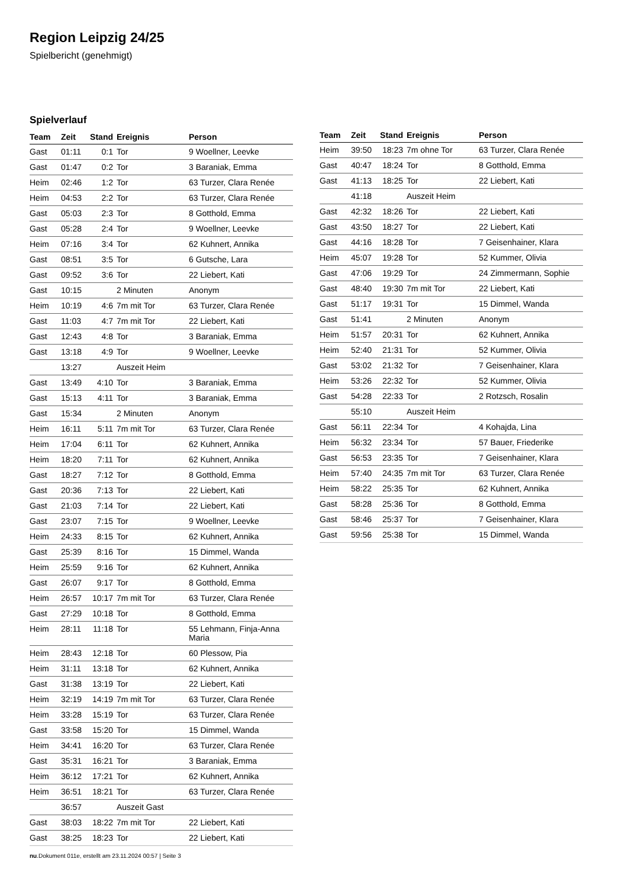Region Leipzig 24/25
Spielbericht (genehmigt)
Spielverlauf
| Team | Zeit | Stand | Ereignis | Person |
| --- | --- | --- | --- | --- |
| Gast | 01:11 | 0:1 | Tor | 9 Woellner, Leevke |
| Gast | 01:47 | 0:2 | Tor | 3 Baraniak, Emma |
| Heim | 02:46 | 1:2 | Tor | 63 Turzer, Clara Renée |
| Heim | 04:53 | 2:2 | Tor | 63 Turzer, Clara Renée |
| Gast | 05:03 | 2:3 | Tor | 8 Gotthold, Emma |
| Gast | 05:28 | 2:4 | Tor | 9 Woellner, Leevke |
| Heim | 07:16 | 3:4 | Tor | 62 Kuhnert, Annika |
| Gast | 08:51 | 3:5 | Tor | 6 Gutsche, Lara |
| Gast | 09:52 | 3:6 | Tor | 22 Liebert, Kati |
| Gast | 10:15 | | 2 Minuten | Anonym |
| Heim | 10:19 | 4:6 | 7m mit Tor | 63 Turzer, Clara Renée |
| Gast | 11:03 | 4:7 | 7m mit Tor | 22 Liebert, Kati |
| Gast | 12:43 | 4:8 | Tor | 3 Baraniak, Emma |
| Gast | 13:18 | 4:9 | Tor | 9 Woellner, Leevke |
| | 13:27 | | Auszeit Heim | |
| Gast | 13:49 | 4:10 | Tor | 3 Baraniak, Emma |
| Gast | 15:13 | 4:11 | Tor | 3 Baraniak, Emma |
| Gast | 15:34 | | 2 Minuten | Anonym |
| Heim | 16:11 | 5:11 | 7m mit Tor | 63 Turzer, Clara Renée |
| Heim | 17:04 | 6:11 | Tor | 62 Kuhnert, Annika |
| Heim | 18:20 | 7:11 | Tor | 62 Kuhnert, Annika |
| Gast | 18:27 | 7:12 | Tor | 8 Gotthold, Emma |
| Gast | 20:36 | 7:13 | Tor | 22 Liebert, Kati |
| Gast | 21:03 | 7:14 | Tor | 22 Liebert, Kati |
| Gast | 23:07 | 7:15 | Tor | 9 Woellner, Leevke |
| Heim | 24:33 | 8:15 | Tor | 62 Kuhnert, Annika |
| Gast | 25:39 | 8:16 | Tor | 15 Dimmel, Wanda |
| Heim | 25:59 | 9:16 | Tor | 62 Kuhnert, Annika |
| Gast | 26:07 | 9:17 | Tor | 8 Gotthold, Emma |
| Heim | 26:57 | 10:17 | 7m mit Tor | 63 Turzer, Clara Renée |
| Gast | 27:29 | 10:18 | Tor | 8 Gotthold, Emma |
| Heim | 28:11 | 11:18 | Tor | 55 Lehmann, Finja-Anna Maria |
| Heim | 28:43 | 12:18 | Tor | 60 Plessow, Pia |
| Heim | 31:11 | 13:18 | Tor | 62 Kuhnert, Annika |
| Gast | 31:38 | 13:19 | Tor | 22 Liebert, Kati |
| Heim | 32:19 | 14:19 | 7m mit Tor | 63 Turzer, Clara Renée |
| Heim | 33:28 | 15:19 | Tor | 63 Turzer, Clara Renée |
| Gast | 33:58 | 15:20 | Tor | 15 Dimmel, Wanda |
| Heim | 34:41 | 16:20 | Tor | 63 Turzer, Clara Renée |
| Gast | 35:31 | 16:21 | Tor | 3 Baraniak, Emma |
| Heim | 36:12 | 17:21 | Tor | 62 Kuhnert, Annika |
| Heim | 36:51 | 18:21 | Tor | 63 Turzer, Clara Renée |
| | 36:57 | | Auszeit Gast | |
| Gast | 38:03 | 18:22 | 7m mit Tor | 22 Liebert, Kati |
| Gast | 38:25 | 18:23 | Tor | 22 Liebert, Kati |
| Team | Zeit | Stand | Ereignis | Person |
| --- | --- | --- | --- | --- |
| Heim | 39:50 | 18:23 | 7m ohne Tor | 63 Turzer, Clara Renée |
| Gast | 40:47 | 18:24 | Tor | 8 Gotthold, Emma |
| Gast | 41:13 | 18:25 | Tor | 22 Liebert, Kati |
| | 41:18 | | Auszeit Heim | |
| Gast | 42:32 | 18:26 | Tor | 22 Liebert, Kati |
| Gast | 43:50 | 18:27 | Tor | 22 Liebert, Kati |
| Gast | 44:16 | 18:28 | Tor | 7 Geisenhainer, Klara |
| Heim | 45:07 | 19:28 | Tor | 52 Kummer, Olivia |
| Gast | 47:06 | 19:29 | Tor | 24 Zimmermann, Sophie |
| Gast | 48:40 | 19:30 | 7m mit Tor | 22 Liebert, Kati |
| Gast | 51:17 | 19:31 | Tor | 15 Dimmel, Wanda |
| Gast | 51:41 | | 2 Minuten | Anonym |
| Heim | 51:57 | 20:31 | Tor | 62 Kuhnert, Annika |
| Heim | 52:40 | 21:31 | Tor | 52 Kummer, Olivia |
| Gast | 53:02 | 21:32 | Tor | 7 Geisenhainer, Klara |
| Heim | 53:26 | 22:32 | Tor | 52 Kummer, Olivia |
| Gast | 54:28 | 22:33 | Tor | 2 Rotzsch, Rosalin |
| | 55:10 | | Auszeit Heim | |
| Gast | 56:11 | 22:34 | Tor | 4 Kohajda, Lina |
| Heim | 56:32 | 23:34 | Tor | 57 Bauer, Friederike |
| Gast | 56:53 | 23:35 | Tor | 7 Geisenhainer, Klara |
| Heim | 57:40 | 24:35 | 7m mit Tor | 63 Turzer, Clara Renée |
| Heim | 58:22 | 25:35 | Tor | 62 Kuhnert, Annika |
| Gast | 58:28 | 25:36 | Tor | 8 Gotthold, Emma |
| Gast | 58:46 | 25:37 | Tor | 7 Geisenhainer, Klara |
| Gast | 59:56 | 25:38 | Tor | 15 Dimmel, Wanda |
nu.Dokument 011e, erstellt am 23.11.2024 00:57 | Seite 3